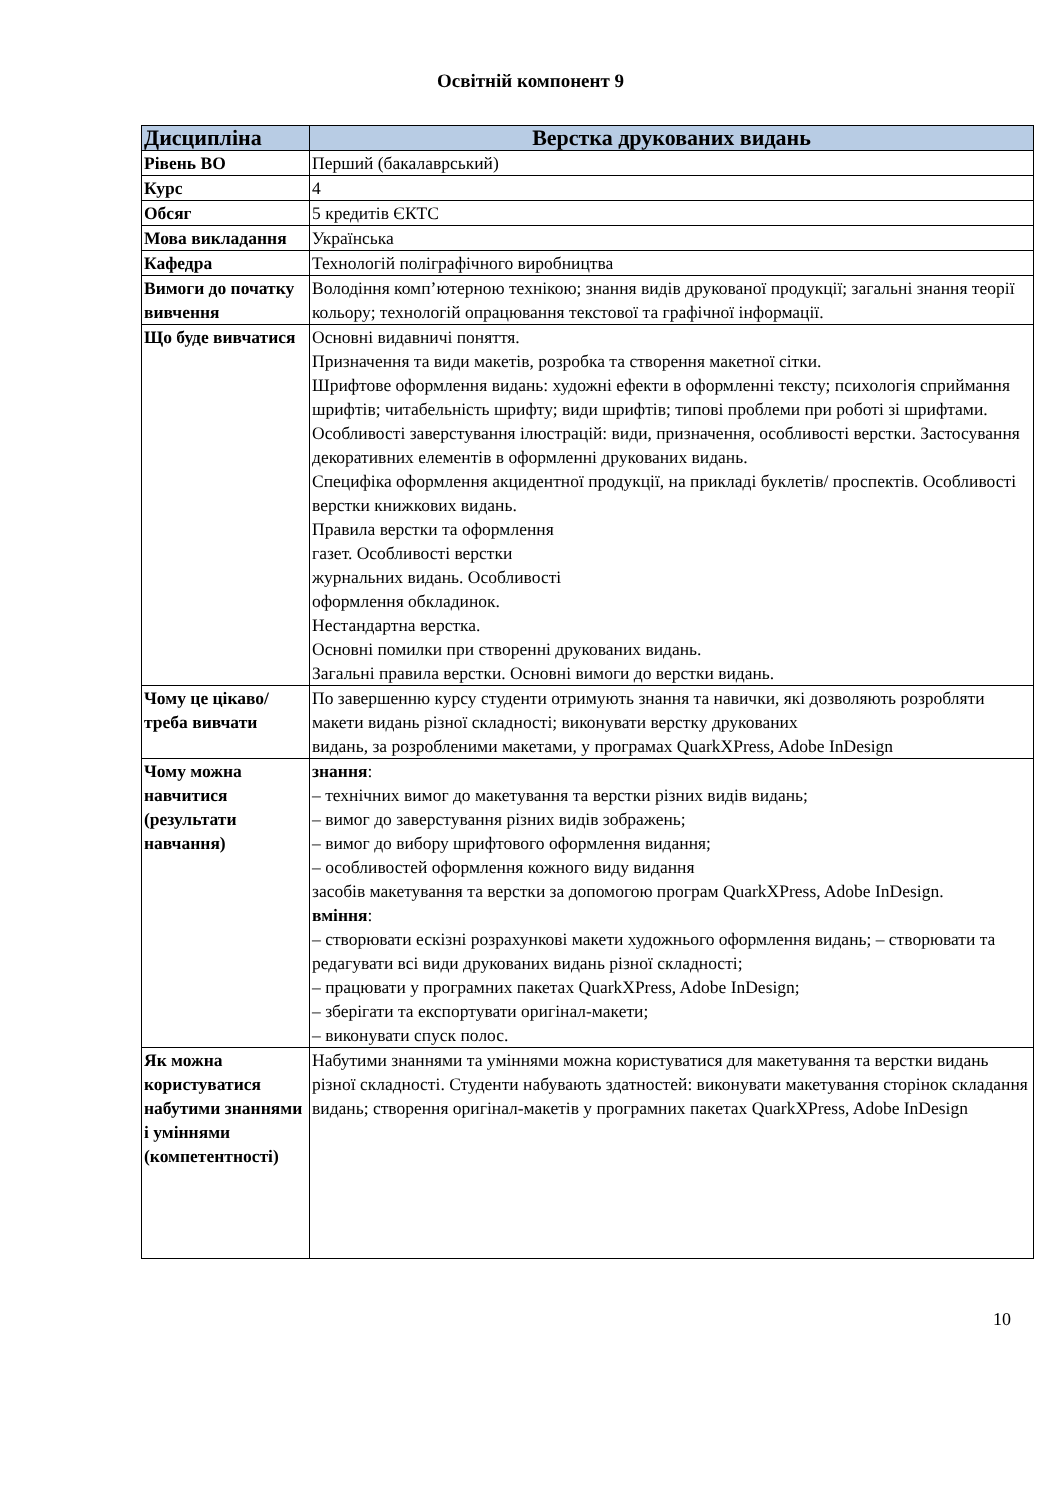Освітній компонент 9
| Дисципліна | Верстка друкованих видань |
| --- | --- |
| Рівень ВО | Перший (бакалаврський) |
| Курс | 4 |
| Обсяг | 5 кредитів ЄКТС |
| Мова викладання | Українська |
| Кафедра | Технологій поліграфічного виробництва |
| Вимоги до початку вивчення | Володіння комп’ютерною технікою; знання видів друкованої продукції; загальні знання теорії кольору; технологій опрацювання текстової та графічної інформації. |
| Що буде вивчатися | Основні видавничі поняття. Призначення та види макетів, розробка та створення макетної сітки. Шрифтове оформлення видань: художні ефекти в оформленні тексту; психологія сприймання шрифтів; читабельність шрифту; види шрифтів; типові проблеми при роботі зі шрифтами. Особливості заверстування ілюстрацій: види, призначення, особливості верстки. Застосування декоративних елементів в оформленні друкованих видань. Специфіка оформлення акцидентної продукції, на прикладі буклетів/ проспектів. Особливості верстки книжкових видань. Правила верстки та оформлення газет. Особливості верстки журнальних видань. Особливості оформлення обкладинок. Нестандартна верстка. Основні помилки при створенні друкованих видань. Загальні правила верстки. Основні вимоги до верстки видань. |
| Чому це цікаво/треба вивчати | По завершенню курсу студенти отримують знання та навички, які дозволяють розробляти макети видань різної складності; виконувати верстку друкованих видань, за розробленими макетами, у програмах QuarkXPress, Adobe InDesign |
| Чому можна навчитися (результати навчання) | знання : – технічних вимог до макетування та верстки різних видів видань; – вимог до заверстування різних видів зображень; – вимог до вибору шрифтового оформлення видання; – особливостей оформлення кожного виду видання засобів макетування та верстки за допомогою програм QuarkXPress, Adobe InDesign. вміння : – створювати ескізні розрахункові макети художнього оформлення видань; – створювати та редагувати всі види друкованих видань різної складності; – працювати у програмних пакетах QuarkXPress, Adobe InDesign; – зберігати та експортувати оригінал-макети; – виконувати спуск полос. |
| Як можна користуватися набутими знаннями і уміннями (компетентності) | Набутими знаннями та уміннями можна користуватися для макетування та верстки видань різної складності. Студенти набувають здатностей: виконувати макетування сторінок складання видань; створення оригінал-макетів у програмних пакетах QuarkXPress, Adobe InDesign |
10